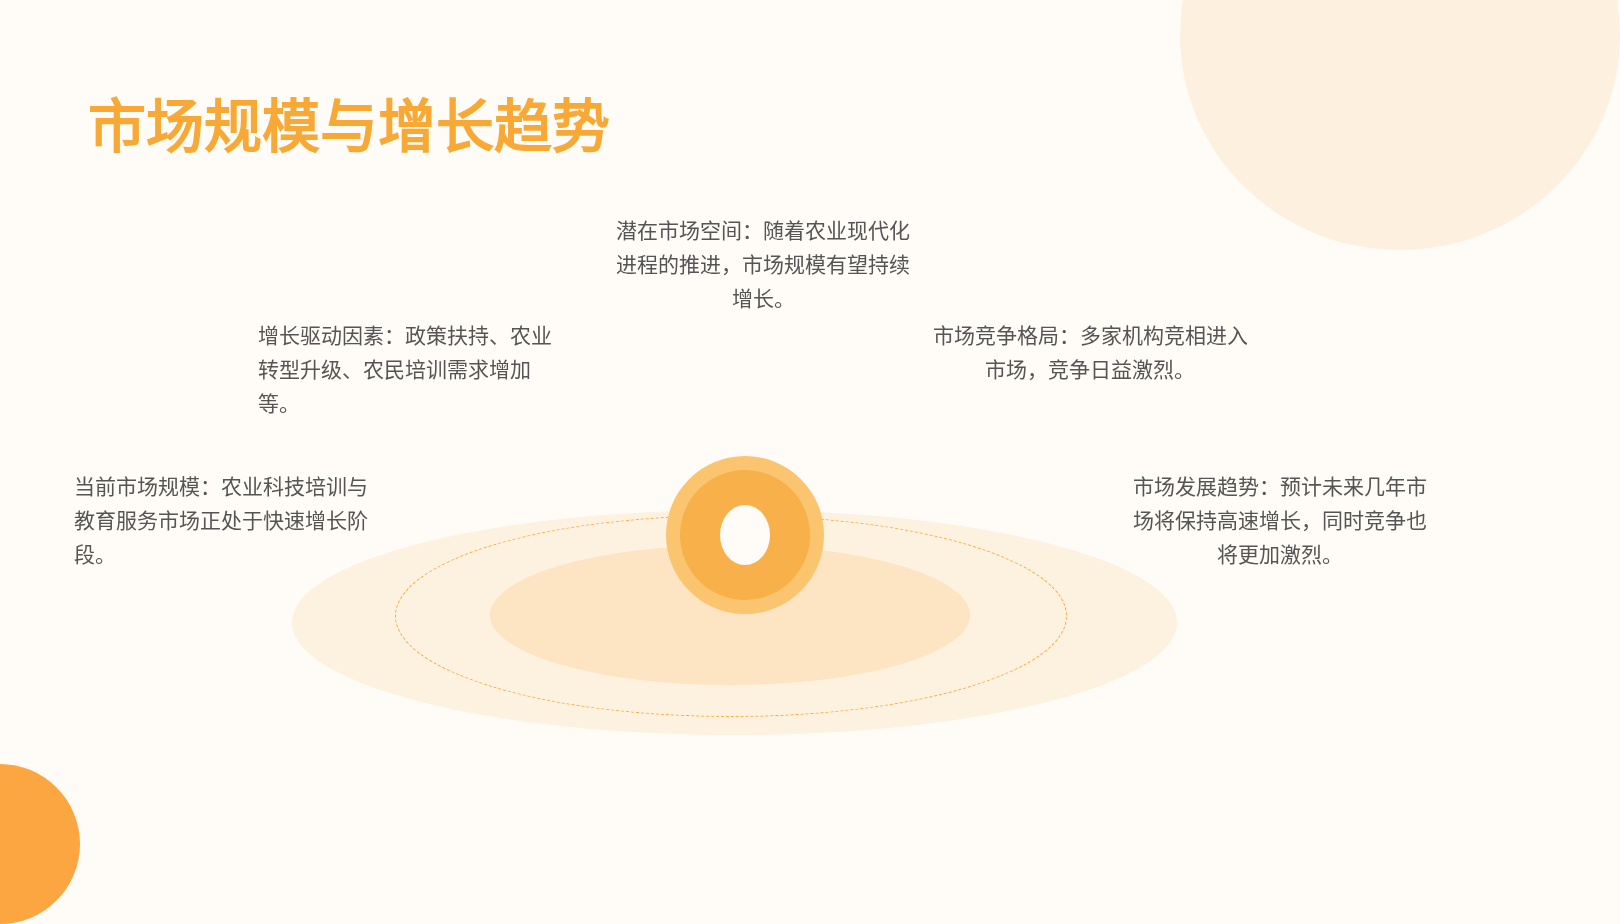市场规模与增长趋势
潜在市场空间：随着农业现代化进程的推进，市场规模有望持续增长。
增长驱动因素：政策扶持、农业转型升级、农民培训需求增加等。
市场竞争格局：多家机构竞相进入市场，竞争日益激烈。
当前市场规模：农业科技培训与教育服务市场正处于快速增长阶段。
市场发展趋势：预计未来几年市场将保持高速增长，同时竞争也将更加激烈。